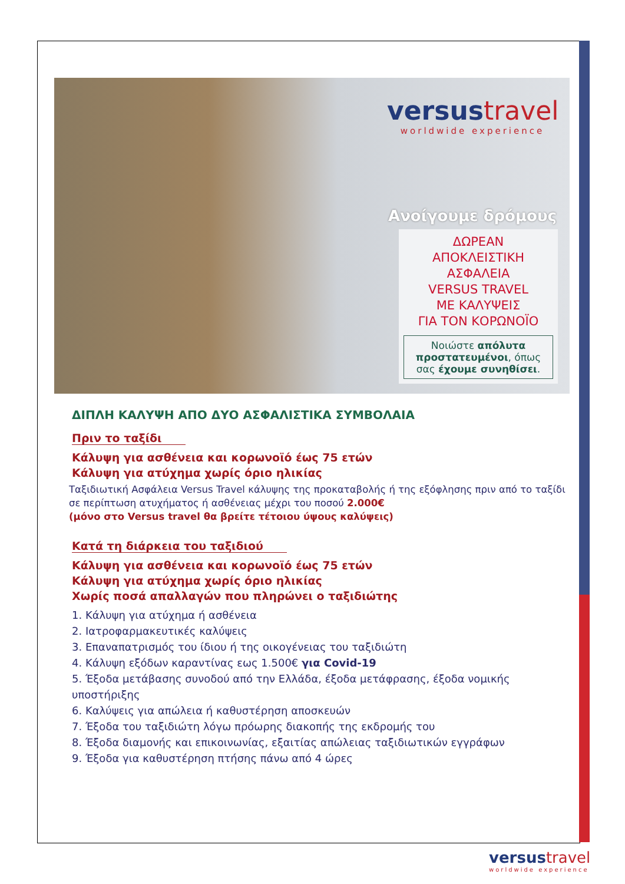versustravel
worldwide experience
Ανοίγουμε δρόμους
ΔΩΡΕΑΝ
ΑΠΟΚΛΕΙΣΤΙΚΗ
ΑΣΦΑΛΕΙΑ
VERSUS TRAVEL
ΜΕ ΚΑΛΥΨΕΙΣ
ΓΙΑ ΤΟΝ ΚΟΡΩΝΟΪΟ
Νοιώστε απόλυτα προστατευμένοι, όπως σας έχουμε συνηθίσει.
ΔΙΠΛΗ ΚΑΛΥΨΗ ΑΠΟ ΔΥΟ ΑΣΦΑΛΙΣΤΙΚΑ ΣΥΜΒΟΛΑΙΑ
Πριν το ταξίδι
Κάλυψη για ασθένεια και κορωνοϊό έως 75 ετών
Κάλυψη για ατύχημα χωρίς όριο ηλικίας
Ταξιδιωτική Ασφάλεια Versus Travel κάλυψης της προκαταβολής ή της εξόφλησης πριν από το ταξίδι σε περίπτωση ατυχήματος ή ασθένειας μέχρι του ποσού 2.000€
(μόνο στο Versus travel θα βρείτε τέτοιου ύψους καλύψεις)
Κατά τη διάρκεια του ταξιδιού
Κάλυψη για ασθένεια και κορωνοϊό έως 75 ετών
Κάλυψη για ατύχημα χωρίς όριο ηλικίας
Χωρίς ποσά απαλλαγών που πληρώνει ο ταξιδιώτης
1. Κάλυψη για ατύχημα ή ασθένεια
2. Ιατροφαρμακευτικές καλύψεις
3. Επαναπατρισμός του ίδιου ή της οικογένειας του ταξιδιώτη
4. Κάλυψη εξόδων καραντίνας εως 1.500€ για Covid-19
5. Έξοδα μετάβασης συνοδού από την Ελλάδα, έξοδα μετάφρασης, έξοδα νομικής υποστήριξης
6. Καλύψεις για απώλεια ή καθυστέρηση αποσκευών
7. Έξοδα του ταξιδιώτη λόγω πρόωρης διακοπής της εκδρομής του
8. Έξοδα διαμονής και επικοινωνίας, εξαιτίας απώλειας ταξιδιωτικών εγγράφων
9. Έξοδα για καθυστέρηση πτήσης πάνω από 4 ώρες
versustravel
worldwide experience